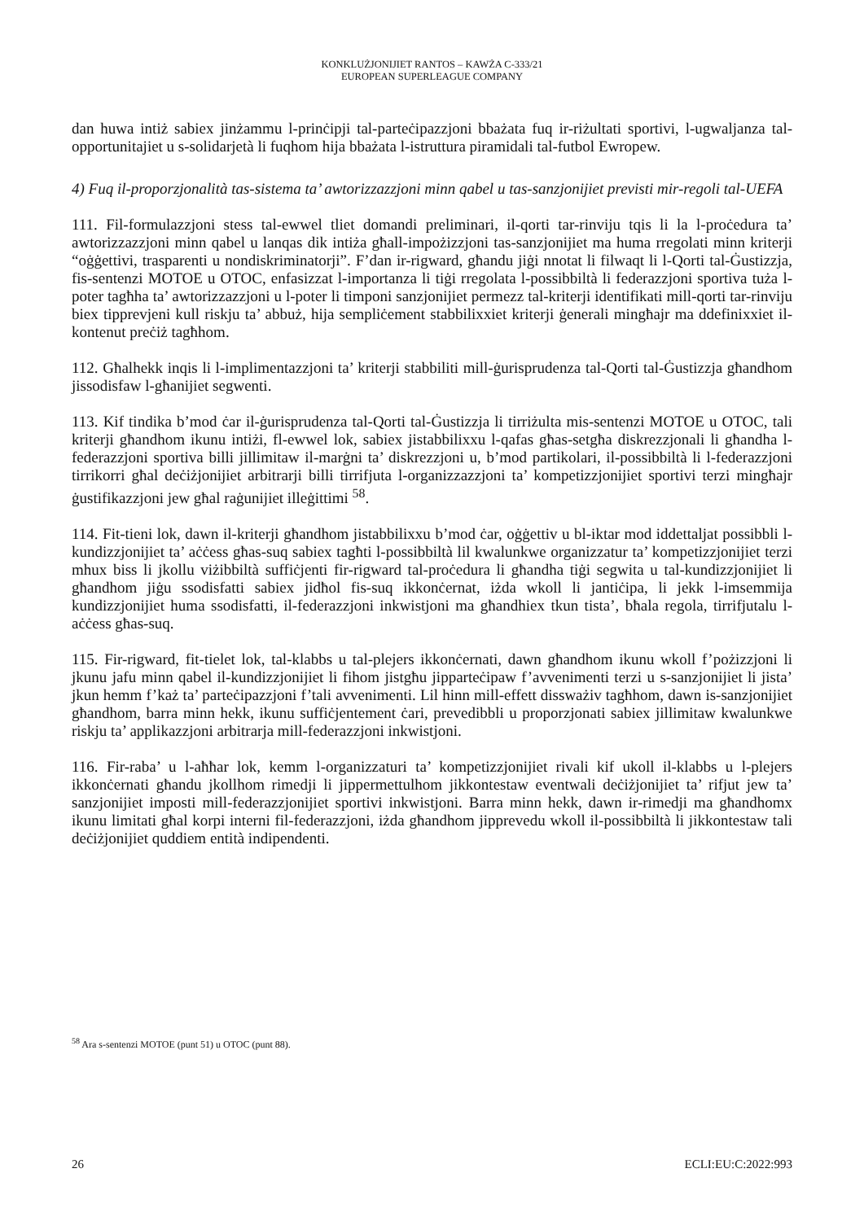KONKLUŻJONIJIET RANTOS – KAWŻA C-333/21
EUROPEAN SUPERLEAGUE COMPANY
dan huwa intiż sabiex jinżammu l-prinċipji tal-parteċipazzjoni bbażata fuq ir-riżultati sportivi, l-ugwaljanza tal-opportunitajiet u s-solidarjetà li fuqhom hija bbażata l-istruttura piramidali tal-futbol Ewropew.
4) Fuq il-proporzjonalità tas-sistema ta’ awtorizzazzjoni minn qabel u tas-sanzjonijiet previsti mir-regoli tal-UEFA
111. Fil-formulazzjoni stess tal-ewwel tliet domandi preliminari, il-qorti tar-rinviju tqis li la l-proċedura ta’ awtorizzazzjoni minn qabel u lanqas dik intiża għall-impożizzjoni tas-sanzjonijiet ma huma rregolati minn kriterji “oġġettivi, trasparenti u nondiskriminatorji”. F’dan ir-rigward, għandu jiġi nnotat li filwaqt li l-Qorti tal-Ġustizzja, fis-sentenzi MOTOE u OTOC, enfasizzat l-importanza li tiġi rregolata l-possibbiltà li federazzjoni sportiva tuża l-poter tagħha ta’ awtorizzazzjoni u l-poter li timponi sanzjonijiet permezz tal-kriterji identifikati mill-qorti tar-rinviju biex tipprevjeni kull riskju ta’ abbuż, hija sempliċement stabbilixxiet kriterji ġenerali mingħajr ma ddefinixxiet il-kontenut preċiż tagħhom.
112. Għalhekk inqis li l-implimentazzjoni ta’ kriterji stabbiliti mill-ġurisprudenza tal-Qorti tal-Ġustizzja għandhom jissodisfaw l-għanijiet segwenti.
113. Kif tindika b’mod ċar il-ġurisprudenza tal-Qorti tal-Ġustizzja li tirriżulta mis-sentenzi MOTOE u OTOC, tali kriterji għandhom ikunu intiżi, fl-ewwel lok, sabiex jistabbilixxu l-qafas għas-setgħa diskrezzjonali li għandha l-federazzjoni sportiva billi jillimitaw il-marġni ta’ diskrezzjoni u, b’mod partikolari, il-possibbiltà li l-federazzjoni tirrikorri għal deċiżjonijiet arbitrarji billi tirrifjuta l-organizzazzjoni ta’ kompetizzjonijiet sportivi terzi mingħajr ġustifikazzjoni jew għal raġunijiet illeġittimi <sup>58</sup>.
114. Fit-tieni lok, dawn il-kriterji għandhom jistabbilixxu b’mod ċar, oġġettiv u bl-iktar mod iddettaljat possibbli l-kundizzjonijiet ta’ aċċess għas-suq sabiex tagħti l-possibbiltà lil kwalunkwe organizzatur ta’ kompetizzjonijiet terzi mhux biss li jkollu viżibbiltà suffiċjenti fir-rigward tal-proċedura li għandha tiġi segwita u tal-kundizzjonijiet li għandhom jiġu ssodisfatti sabiex jidħol fis-suq ikkonċernat, iżda wkoll li jantiċipa, li jekk l-imsemmija kundizzjonijiet huma ssodisfatti, il-federazzjoni inkwistjoni ma għandhiex tkun tista’, bħala regola, tirrifjutalu l-aċċess għas-suq.
115. Fir-rigward, fit-tielet lok, tal-klabbs u tal-plejers ikkonċernati, dawn għandhom ikunu wkoll f’pożizzjoni li jkunu jafu minn qabel il-kundizzjonijiet li fihom jistgħu jipparteċipaw f’avvenimenti terzi u s-sanzjonijiet li jista’ jkun hemm f’każ ta’ parteċipazzjoni f’tali avvenimenti. Lil hinn mill-effett dissważiv tagħhom, dawn is-sanzjonijiet għandhom, barra minn hekk, ikunu suffiċjentement ċari, prevedibbli u proporzjonati sabiex jillimitaw kwalunkwe riskju ta’ applikazzjoni arbitrarja mill-federazzjoni inkwistjoni.
116. Fir-raba’ u l-aħħar lok, kemm l-organizzaturi ta’ kompetizzjonijiet rivali kif ukoll il-klabbs u l-plejers ikkonċernati għandu jkollhom rimedji li jippermettulhom jikkontestaw eventwali deċiżjonijiet ta’ rifjut jew ta’ sanzjonijiet imposti mill-federazzjonijiet sportivi inkwistjoni. Barra minn hekk, dawn ir-rimedji ma għandhomx ikunu limitati għal korpi interni fil-federazzjoni, iżda għandhom jipprevedu wkoll il-possibbiltà li jikkontestaw tali deċiżjonijiet quddiem entità indipendenti.
<sup>58</sup> Ara s-sentenzi MOTOE (punt 51) u OTOC (punt 88).
26 ECLI:EU:C:2022:993